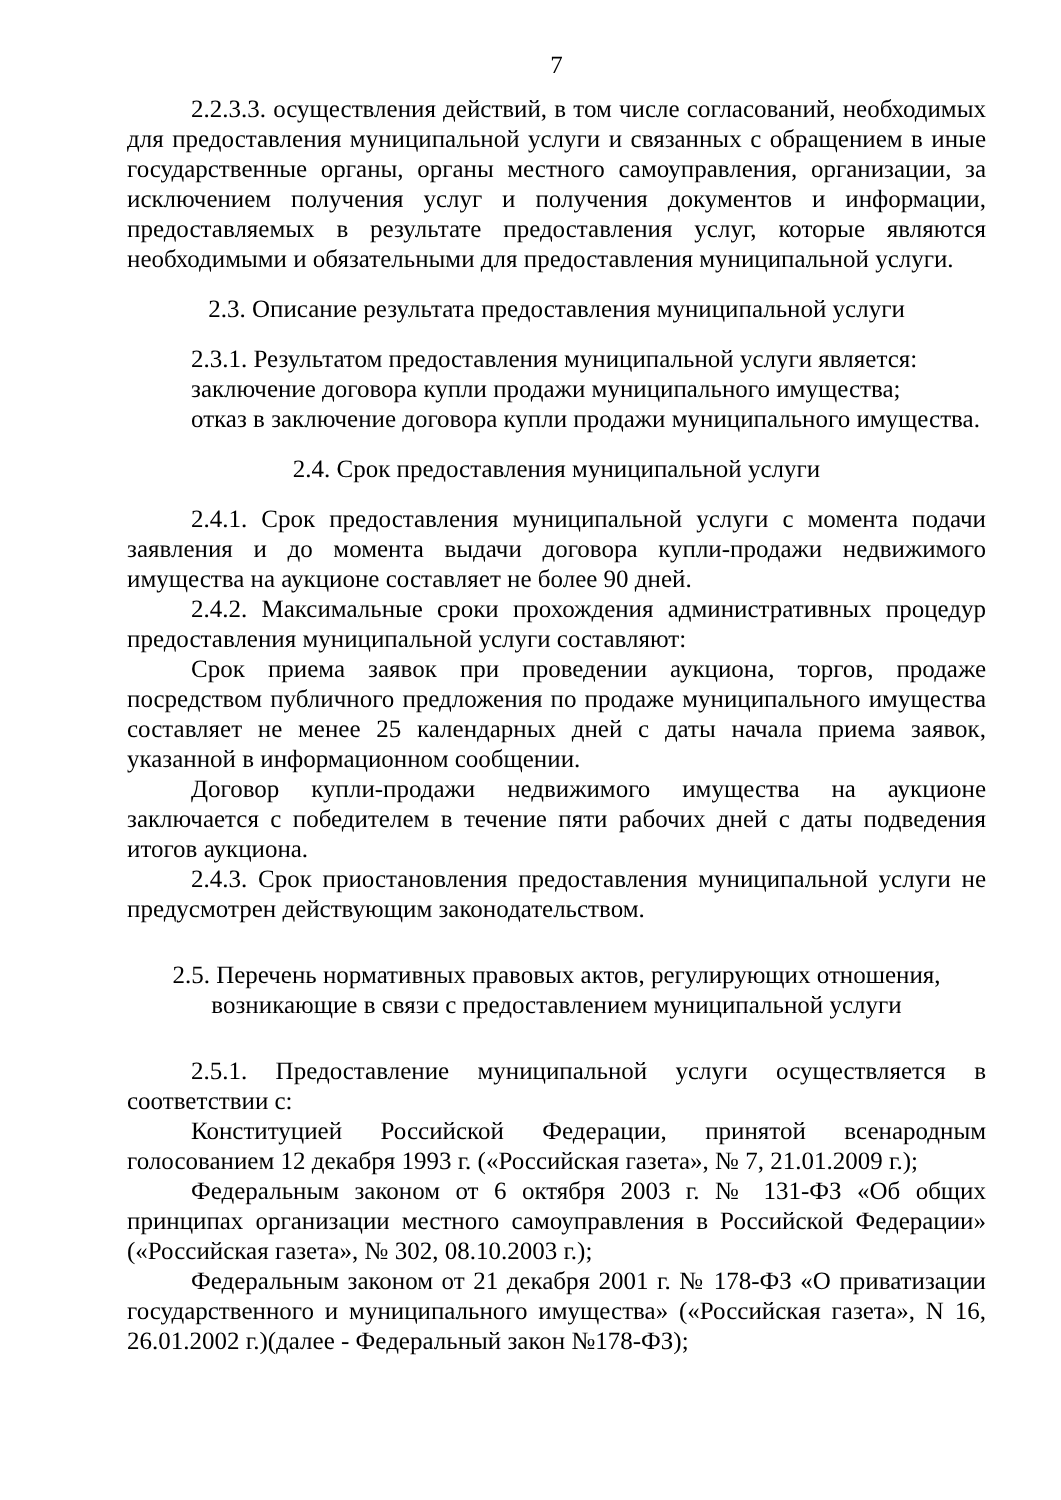7
2.2.3.3. осуществления действий, в том числе согласований, необходимых для предоставления муниципальной услуги и связанных с обращением в иные государственные органы, органы местного самоуправления, организации, за исключением получения услуг и получения документов и информации, предоставляемых в результате предоставления услуг, которые являются необходимыми и обязательными для предоставления муниципальной услуги.
2.3. Описание результата предоставления муниципальной услуги
2.3.1. Результатом предоставления муниципальной услуги является:
заключение договора купли продажи муниципального имущества;
отказ в заключение договора купли продажи муниципального имущества.
2.4. Срок предоставления муниципальной услуги
2.4.1. Срок предоставления муниципальной услуги с момента подачи заявления и до момента выдачи договора купли-продажи недвижимого имущества на аукционе составляет не более 90 дней.
2.4.2. Максимальные сроки прохождения административных процедур предоставления муниципальной услуги составляют:
Срок приема заявок при проведении аукциона, торгов, продаже посредством публичного предложения по продаже муниципального имущества составляет не менее 25 календарных дней с даты начала приема заявок, указанной в информационном сообщении.
Договор купли-продажи недвижимого имущества на аукционе заключается с победителем в течение пяти рабочих дней с даты подведения итогов аукциона.
2.4.3. Срок приостановления предоставления муниципальной услуги не предусмотрен действующим законодательством.
2.5. Перечень нормативных правовых актов, регулирующих отношения,
возникающие в связи с предоставлением муниципальной услуги
2.5.1. Предоставление муниципальной услуги осуществляется в соответствии с:
Конституцией Российской Федерации, принятой всенародным голосованием 12 декабря 1993 г. («Российская газета», № 7, 21.01.2009 г.);
Федеральным законом от 6 октября 2003 г. № 131-ФЗ «Об общих принципах организации местного самоуправления в Российской Федерации» («Российская газета», № 302, 08.10.2003 г.);
Федеральным законом от 21 декабря 2001 г. № 178-ФЗ «О приватизации государственного и муниципального имущества» («Российская газета», N 16, 26.01.2002 г.)(далее - Федеральный закон №178-ФЗ);